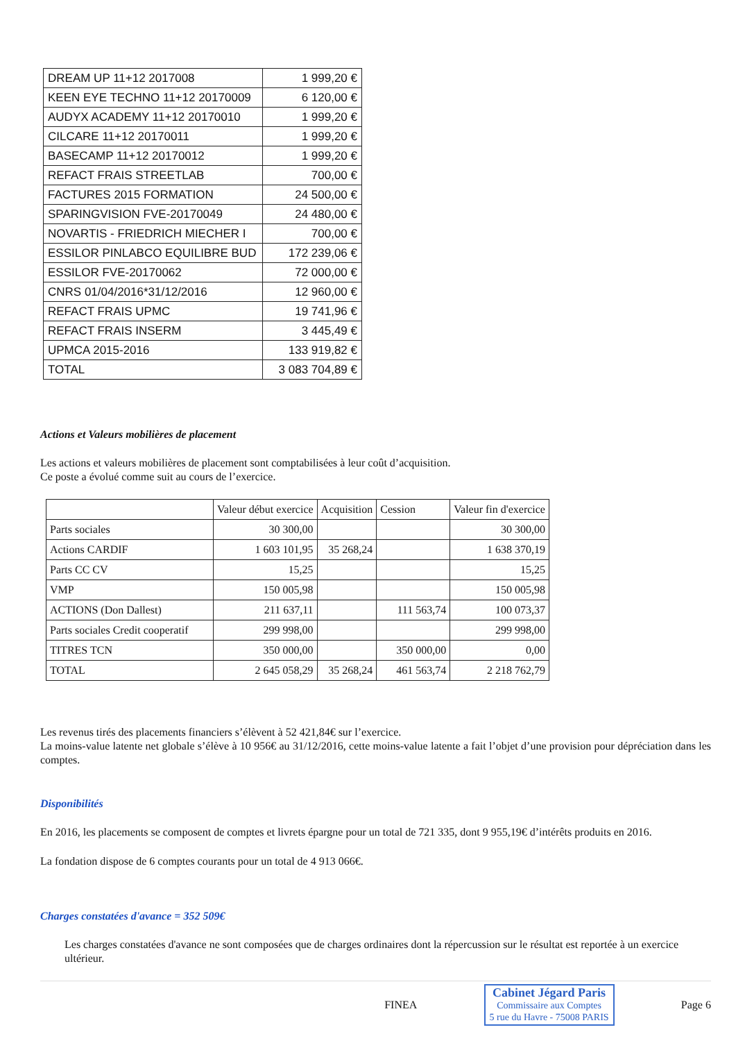| DREAM UP 11+12 2017008 | 1 999,20 € |
| KEEN EYE TECHNO 11+12 20170009 | 6 120,00 € |
| AUDYX ACADEMY 11+12 20170010 | 1 999,20 € |
| CILCARE 11+12 20170011 | 1 999,20 € |
| BASECAMP 11+12 20170012 | 1 999,20 € |
| REFACT FRAIS STREETLAB | 700,00 € |
| FACTURES 2015 FORMATION | 24 500,00 € |
| SPARINGVISION FVE-20170049 | 24 480,00 € |
| NOVARTIS - FRIEDRICH MIECHER I | 700,00 € |
| ESSILOR PINLABCO EQUILIBRE BUD | 172 239,06 € |
| ESSILOR FVE-20170062 | 72 000,00 € |
| CNRS 01/04/2016*31/12/2016 | 12 960,00 € |
| REFACT FRAIS UPMC | 19 741,96 € |
| REFACT FRAIS INSERM | 3 445,49 € |
| UPMCA 2015-2016 | 133 919,82 € |
| TOTAL | 3 083 704,89 € |
Actions et Valeurs mobilières de placement
Les actions et valeurs mobilières de placement sont comptabilisées à leur coût d’acquisition.
Ce poste a évolué comme suit au cours de l’exercice.
| | Valeur début exercice | Acquisition | Cession | Valeur fin d'exercice |
| Parts sociales | 30 300,00 | | | 30 300,00 |
| Actions CARDIF | 1 603 101,95 | 35 268,24 | | 1 638 370,19 |
| Parts CC CV | 15,25 | | | 15,25 |
| VMP | 150 005,98 | | | 150 005,98 |
| ACTIONS (Don Dallest) | 211 637,11 | | 111 563,74 | 100 073,37 |
| Parts sociales Credit cooperatif | 299 998,00 | | | 299 998,00 |
| TITRES TCN | 350 000,00 | | 350 000,00 | 0,00 |
| TOTAL | 2 645 058,29 | 35 268,24 | 461 563,74 | 2 218 762,79 |
Les revenus tirés des placements financiers s’élèvent à 52 421,84€ sur l’exercice.
La moins-value latente net globale s’élève à 10 956€ au 31/12/2016, cette moins-value latente a fait l’objet d’une provision pour dépréciation dans les comptes.
Disponibilités
En 2016, les placements se composent de comptes et livrets épargne pour un total de 721 335, dont 9 955,19€ d’intérêts produits en 2016.
La fondation dispose de 6 comptes courants pour un total de 4 913 066€.
Charges constatées d'avance = 352 509€
Les charges constatées d'avance ne sont composées que de charges ordinaires dont la répercussion sur le résultat est reportée à un exercice ultérieur.
FINEA
Cabinet Jégard Paris
Commissaire aux Comptes
5 rue du Havre - 75008 PARIS
Page 6